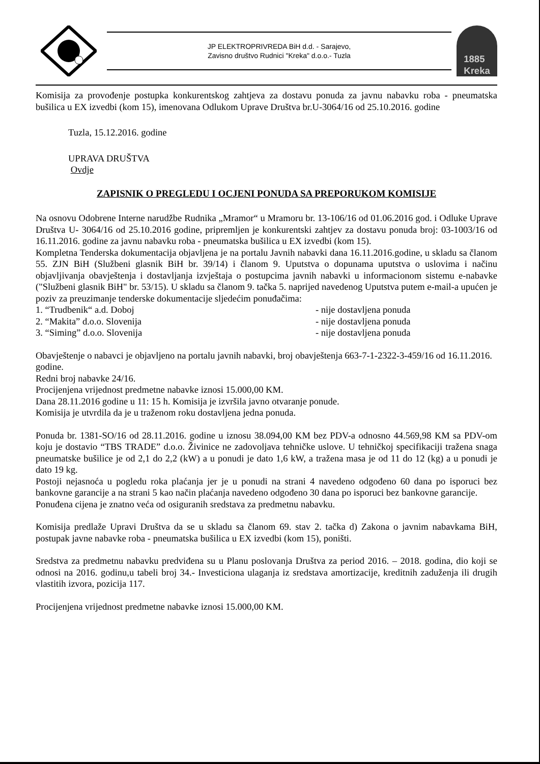JP ELEKTROPRIVREDA BiH d.d. - Sarajevo,
Zavisno društvo Rudnici "Kreka" d.o.o.- Tuzla
1885
Kreka
Komisija za provođenje postupka konkurentskog zahtjeva za dostavu ponuda za javnu nabavku roba - pneumatska bušilica u EX izvedbi (kom 15), imenovana Odlukom Uprave Društva br.U-3064/16 od 25.10.2016. godine
Tuzla, 15.12.2016. godine
UPRAVA DRUŠTVA
Ovdje
ZAPISNIK O PREGLEDU I OCJENI PONUDA SA PREPORUKOM KOMISIJE
Na osnovu Odobrene Interne narudžbe Rudnika „Mramor“ u Mramoru br. 13-106/16 od 01.06.2016 god. i Odluke Uprave Društva U- 3064/16 od 25.10.2016 godine, pripremljen je konkurentski zahtjev za dostavu ponuda broj: 03-1003/16 od 16.11.2016. godine za javnu nabavku roba - pneumatska bušilica u EX izvedbi (kom 15).
Kompletna Tenderska dokumentacija objavljena je na portalu Javnih nabavki dana 16.11.2016.godine, u skladu sa članom 55. ZJN BiH (Službeni glasnik BiH br. 39/14) i članom 9. Uputstva o dopunama uputstva o uslovima i načinu objavljivanja obavještenja i dostavljanja izvještaja o postupcima javnih nabavki u informacionom sistemu e-nabavke ("Službeni glasnik BiH" br. 53/15). U skladu sa članom 9. tačka 5. naprijed navedenog Uputstva putem e-mail-a upućen je poziv za preuzimanje tenderske dokumentacije sljedećim ponuđačima:
1. “Trudbenik“ a.d. Doboj - nije dostavljena ponuda
2. “Makita” d.o.o. Slovenija - nije dostavljena ponuda
3. “Siming” d.o.o. Slovenija - nije dostavljena ponuda
Obavještenje o nabavci je objavljeno na portalu javnih nabavki, broj obavještenja 663-7-1-2322-3-459/16 od 16.11.2016. godine.
Redni broj nabavke 24/16.
Procijenjena vrijednost predmetne nabavke iznosi 15.000,00 KM.
Dana 28.11.2016 godine u 11: 15 h. Komisija je izvršila javno otvaranje ponude.
Komisija je utvrdila da je u traženom roku dostavljena jedna ponuda.
Ponuda br. 1381-SO/16 od 28.11.2016. godine u iznosu 38.094,00 KM bez PDV-a odnosno 44.569,98 KM sa PDV-om koju je dostavio “TBS TRADE” d.o.o. Živinice ne zadovoljava tehničke uslove. U tehničkoj specifikaciji tražena snaga pneumatske bušilice je od 2,1 do 2,2 (kW) a u ponudi je dato 1,6 kW, a tražena masa je od 11 do 12 (kg) a u ponudi je dato 19 kg.
Postoji nejasnoća u pogledu roka plaćanja jer je u ponudi na strani 4 navedeno odgođeno 60 dana po isporuci bez bankovne garancije a na strani 5 kao način plaćanja navedeno odgođeno 30 dana po isporuci bez bankovne garancije.
Ponuđena cijena je znatno veća od osiguranih sredstava za predmetnu nabavku.
Komisija predlaže Upravi Društva da se u skladu sa članom 69. stav 2. tačka d) Zakona o javnim nabavkama BiH, postupak javne nabavke roba - pneumatska bušilica u EX izvedbi (kom 15), poništi.
Sredstva za predmetnu nabavku predviđena su u Planu poslovanja Društva za period 2016. – 2018. godina, dio koji se odnosi na 2016. godinu,u tabeli broj 34.- Investiciona ulaganja iz sredstava amortizacije, kreditnih zaduženja ili drugih vlastitih izvora, pozicija 117.
Procijenjena vrijednost predmetne nabavke iznosi 15.000,00 KM.